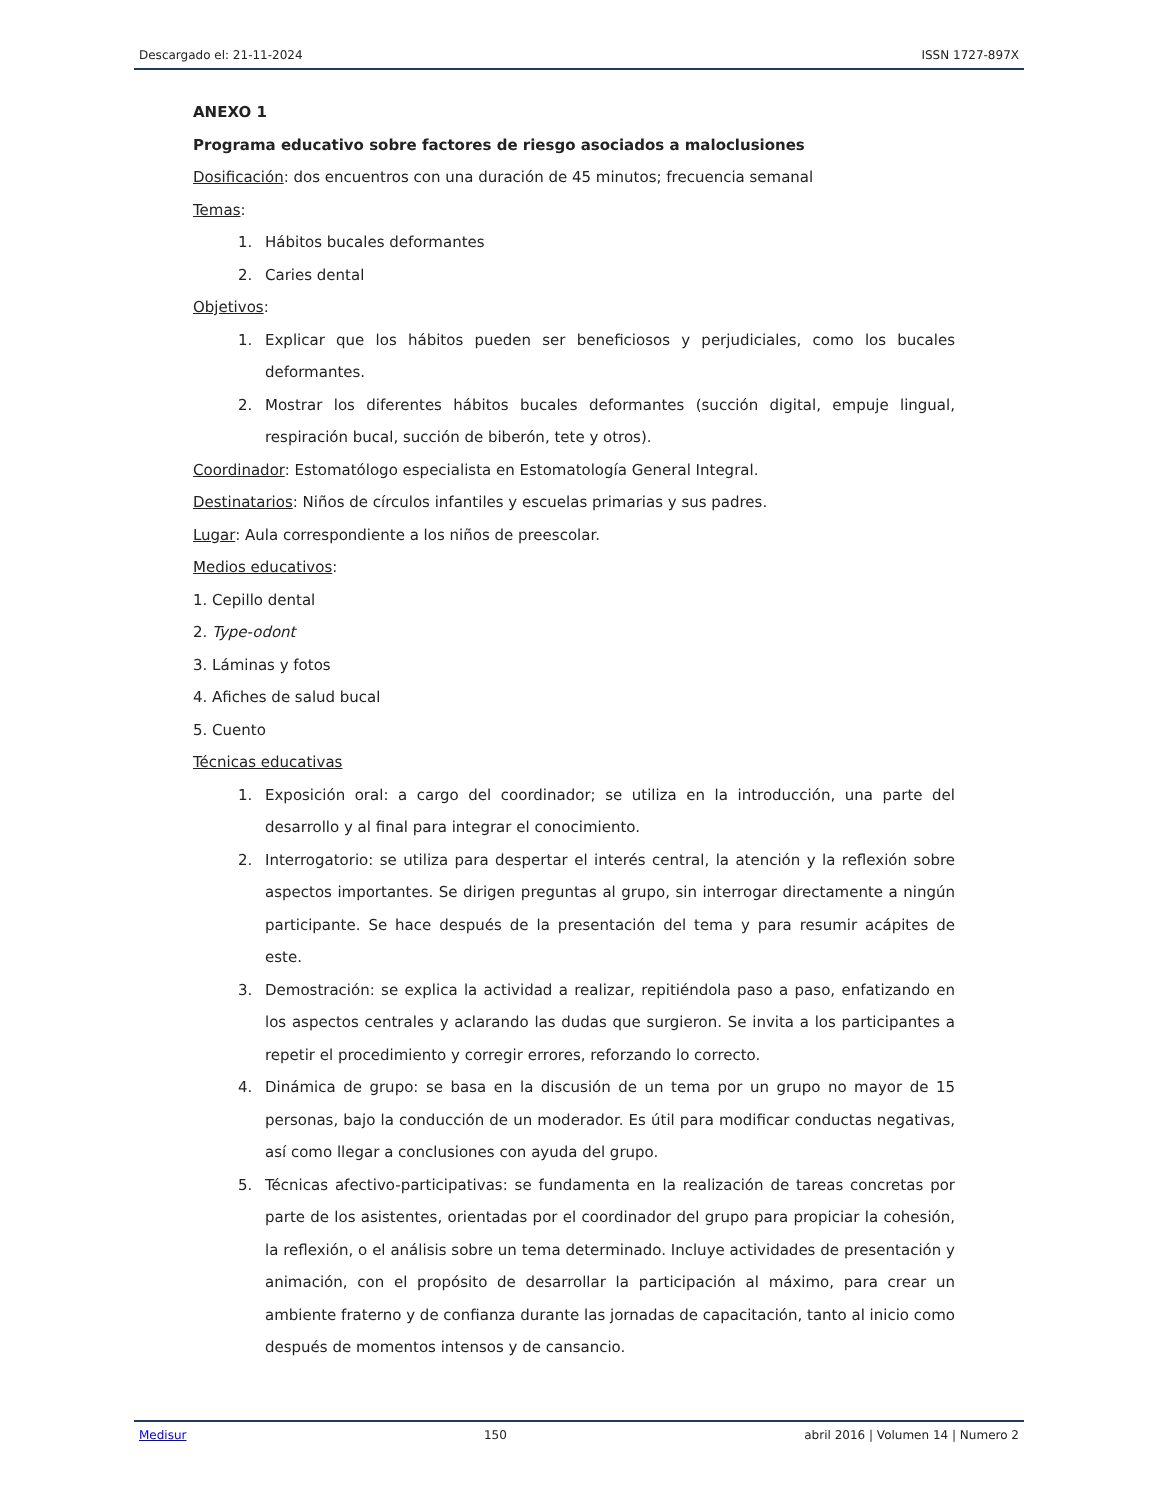Descargado el: 21-11-2024 ISSN 1727-897X
ANEXO 1
Programa educativo sobre factores de riesgo asociados a maloclusiones
Dosificación: dos encuentros con una duración de 45 minutos; frecuencia semanal
Temas:
1. Hábitos bucales deformantes
2. Caries dental
Objetivos:
1. Explicar que los hábitos pueden ser beneficiosos y perjudiciales, como los bucales deformantes.
2. Mostrar los diferentes hábitos bucales deformantes (succión digital, empuje lingual, respiración bucal, succión de biberón, tete y otros).
Coordinador: Estomatólogo especialista en Estomatología General Integral.
Destinatarios: Niños de círculos infantiles y escuelas primarias y sus padres.
Lugar: Aula correspondiente a los niños de preescolar.
Medios educativos:
1. Cepillo dental
2. Type-odont
3. Láminas y fotos
4. Afiches de salud bucal
5. Cuento
Técnicas educativas
1. Exposición oral: a cargo del coordinador; se utiliza en la introducción, una parte del desarrollo y al final para integrar el conocimiento.
2. Interrogatorio: se utiliza para despertar el interés central, la atención y la reflexión sobre aspectos importantes. Se dirigen preguntas al grupo, sin interrogar directamente a ningún participante. Se hace después de la presentación del tema y para resumir acápites de este.
3. Demostración: se explica la actividad a realizar, repitiéndola paso a paso, enfatizando en los aspectos centrales y aclarando las dudas que surgieron. Se invita a los participantes a repetir el procedimiento y corregir errores, reforzando lo correcto.
4. Dinámica de grupo: se basa en la discusión de un tema por un grupo no mayor de 15 personas, bajo la conducción de un moderador. Es útil para modificar conductas negativas, así como llegar a conclusiones con ayuda del grupo.
5. Técnicas afectivo-participativas: se fundamenta en la realización de tareas concretas por parte de los asistentes, orientadas por el coordinador del grupo para propiciar la cohesión, la reflexión, o el análisis sobre un tema determinado. Incluye actividades de presentación y animación, con el propósito de desarrollar la participación al máximo, para crear un ambiente fraterno y de confianza durante las jornadas de capacitación, tanto al inicio como después de momentos intensos y de cansancio.
Medisur 150 abril 2016 | Volumen 14 | Numero 2